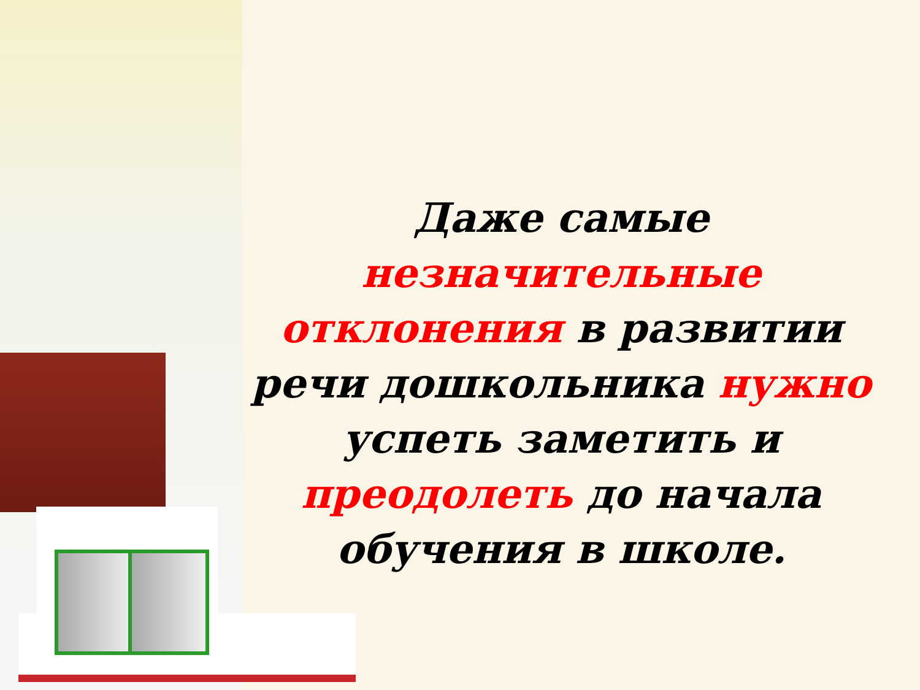Даже самые незначительные отклонения в развитии речи дошкольника нужно успеть заметить и преодолеть до начала обучения в школе.